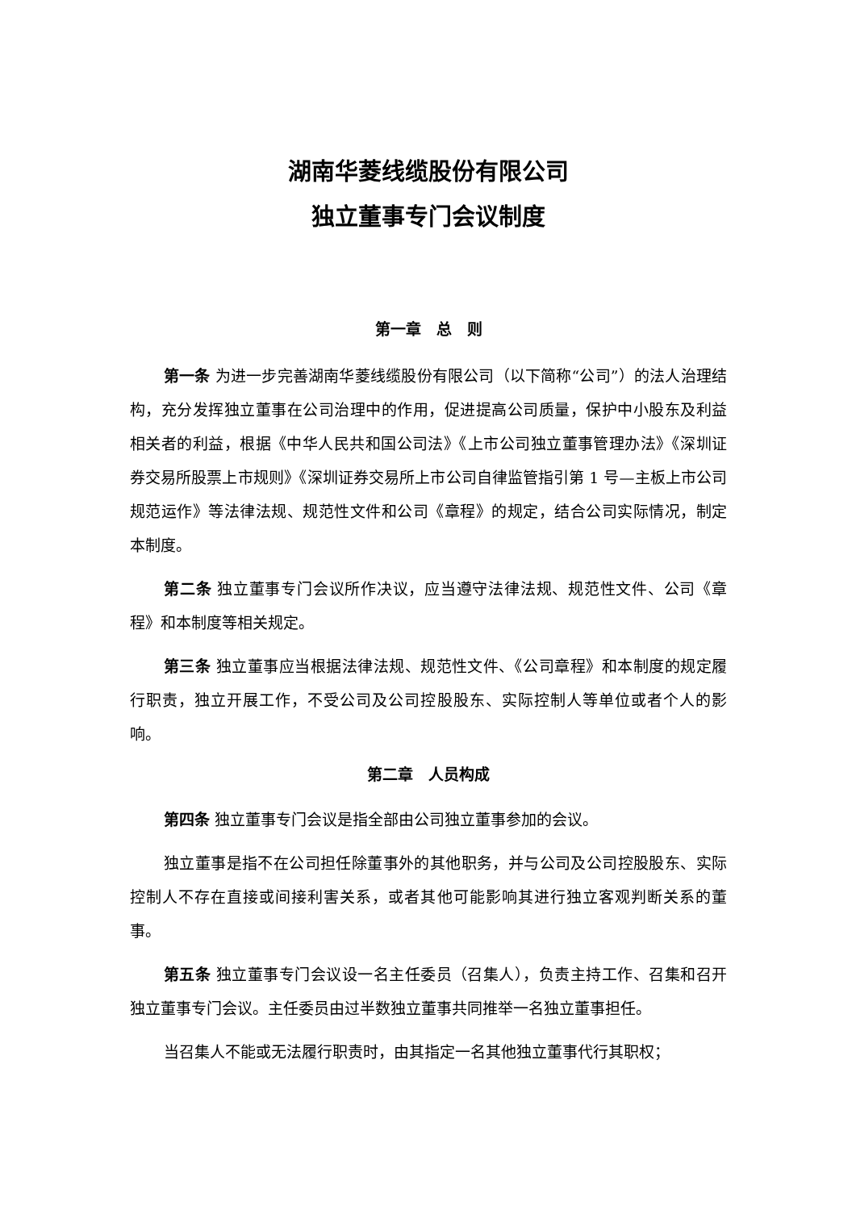湖南华菱线缆股份有限公司
独立董事专门会议制度
第一章　总　则
第一条 为进一步完善湖南华菱线缆股份有限公司（以下简称“公司”）的法人治理结构，充分发挥独立董事在公司治理中的作用，促进提高公司质量，保护中小股东及利益相关者的利益，根据《中华人民共和国公司法》《上市公司独立董事管理办法》《深圳证券交易所股票上市规则》《深圳证券交易所上市公司自律监管指引第 1 号—主板上市公司规范运作》等法律法规、规范性文件和公司《章程》的规定，结合公司实际情况，制定本制度。
第二条 独立董事专门会议所作决议，应当遵守法律法规、规范性文件、公司《章程》和本制度等相关规定。
第三条 独立董事应当根据法律法规、规范性文件、《公司章程》和本制度的规定履行职责，独立开展工作，不受公司及公司控股股东、实际控制人等单位或者个人的影响。
第二章　人员构成
第四条 独立董事专门会议是指全部由公司独立董事参加的会议。
独立董事是指不在公司担任除董事外的其他职务，并与公司及公司控股股东、实际控制人不存在直接或间接利害关系，或者其他可能影响其进行独立客观判断关系的董事。
第五条 独立董事专门会议设一名主任委员（召集人），负责主持工作、召集和召开独立董事专门会议。主任委员由过半数独立董事共同推举一名独立董事担任。
当召集人不能或无法履行职责时，由其指定一名其他独立董事代行其职权；